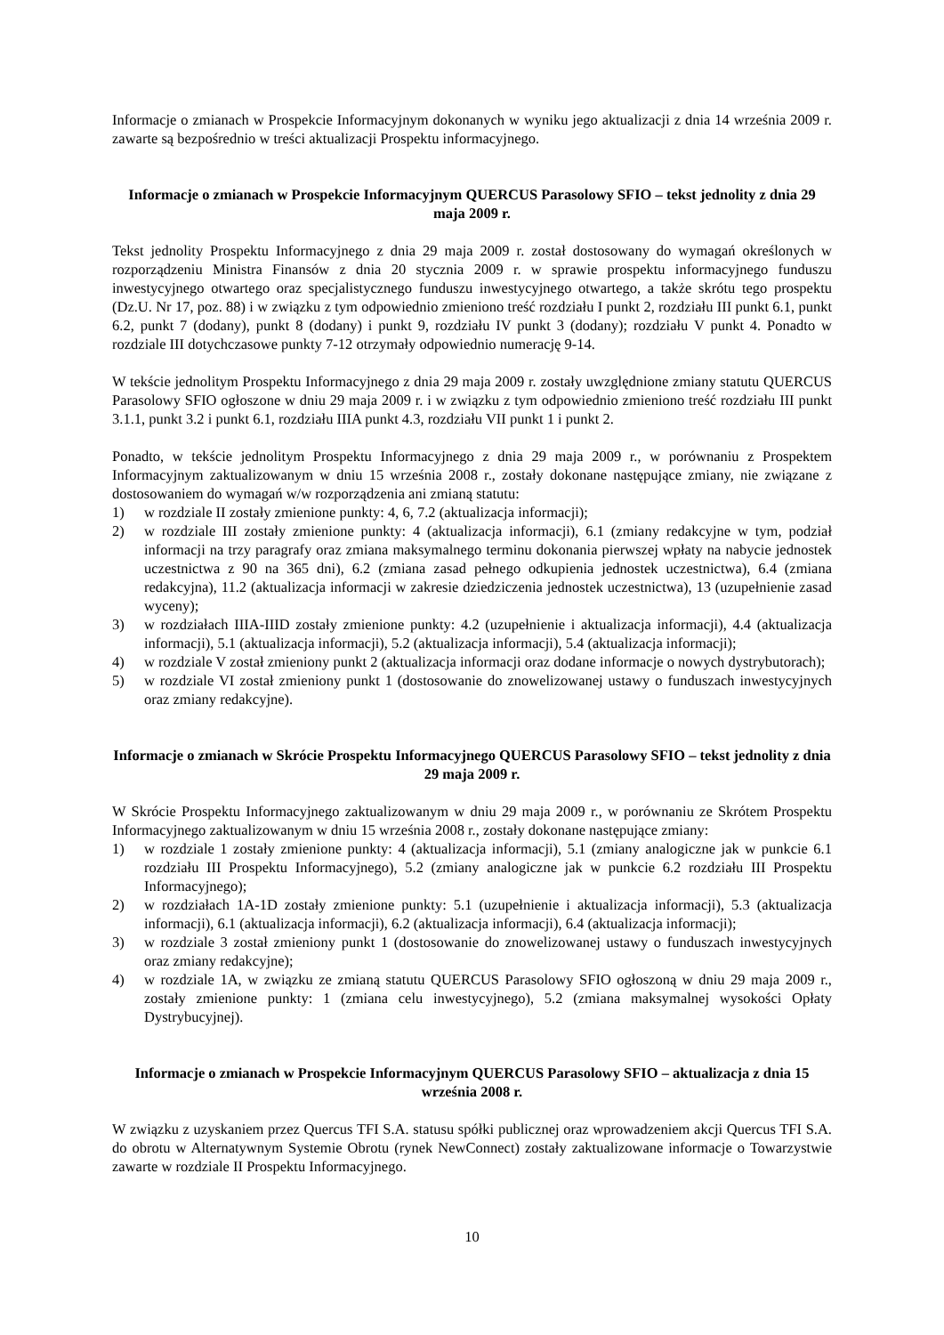Informacje o zmianach w Prospekcie Informacyjnym dokonanych w wyniku jego aktualizacji z dnia 14 września 2009 r. zawarte są bezpośrednio w treści aktualizacji Prospektu informacyjnego.
Informacje o zmianach w Prospekcie Informacyjnym QUERCUS Parasolowy SFIO – tekst jednolity z dnia 29 maja 2009 r.
Tekst jednolity Prospektu Informacyjnego z dnia 29 maja 2009 r. został dostosowany do wymagań określonych w rozporządzeniu Ministra Finansów z dnia 20 stycznia 2009 r. w sprawie prospektu informacyjnego funduszu inwestycyjnego otwartego oraz specjalistycznego funduszu inwestycyjnego otwartego, a także skrótu tego prospektu (Dz.U. Nr 17, poz. 88) i w związku z tym odpowiednio zmieniono treść rozdziału I punkt 2, rozdziału III punkt 6.1, punkt 6.2, punkt 7 (dodany), punkt 8 (dodany) i punkt 9, rozdziału IV punkt 3 (dodany); rozdziału V punkt 4. Ponadto w rozdziale III dotychczasowe punkty 7-12 otrzymały odpowiednio numerację 9-14.
W tekście jednolitym Prospektu Informacyjnego z dnia 29 maja 2009 r. zostały uwzględnione zmiany statutu QUERCUS Parasolowy SFIO ogłoszone w dniu 29 maja 2009 r. i w związku z tym odpowiednio zmieniono treść rozdziału III punkt 3.1.1, punkt 3.2 i punkt 6.1, rozdziału IIIA punkt 4.3, rozdziału VII punkt 1 i punkt 2.
Ponadto, w tekście jednolitym Prospektu Informacyjnego z dnia 29 maja 2009 r., w porównaniu z Prospektem Informacyjnym zaktualizowanym w dniu 15 września 2008 r., zostały dokonane następujące zmiany, nie związane z dostosowaniem do wymagań w/w rozporządzenia ani zmianą statutu:
1) w rozdziale II zostały zmienione punkty: 4, 6, 7.2 (aktualizacja informacji);
2) w rozdziale III zostały zmienione punkty: 4 (aktualizacja informacji), 6.1 (zmiany redakcyjne w tym, podział informacji na trzy paragrafy oraz zmiana maksymalnego terminu dokonania pierwszej wpłaty na nabycie jednostek uczestnictwa z 90 na 365 dni), 6.2 (zmiana zasad pełnego odkupienia jednostek uczestnictwa), 6.4 (zmiana redakcyjna), 11.2 (aktualizacja informacji w zakresie dziedziczenia jednostek uczestnictwa), 13 (uzupełnienie zasad wyceny);
3) w rozdziałach IIIA-IIID zostały zmienione punkty: 4.2 (uzupełnienie i aktualizacja informacji), 4.4 (aktualizacja informacji), 5.1 (aktualizacja informacji), 5.2 (aktualizacja informacji), 5.4 (aktualizacja informacji);
4) w rozdziale V został zmieniony punkt 2 (aktualizacja informacji oraz dodane informacje o nowych dystrybutorach);
5) w rozdziale VI został zmieniony punkt 1 (dostosowanie do znowelizowanej ustawy o funduszach inwestycyjnych oraz zmiany redakcyjne).
Informacje o zmianach w Skrócie Prospektu Informacyjnego QUERCUS Parasolowy SFIO – tekst jednolity z dnia 29 maja 2009 r.
W Skrócie Prospektu Informacyjnego zaktualizowanym w dniu 29 maja 2009 r., w porównaniu ze Skrótem Prospektu Informacyjnego zaktualizowanym w dniu 15 września 2008 r., zostały dokonane następujące zmiany:
1) w rozdziale 1 zostały zmienione punkty: 4 (aktualizacja informacji), 5.1 (zmiany analogiczne jak w punkcie 6.1 rozdziału III Prospektu Informacyjnego), 5.2 (zmiany analogiczne jak w punkcie 6.2 rozdziału III Prospektu Informacyjnego);
2) w rozdziałach 1A-1D zostały zmienione punkty: 5.1 (uzupełnienie i aktualizacja informacji), 5.3 (aktualizacja informacji), 6.1 (aktualizacja informacji), 6.2 (aktualizacja informacji), 6.4 (aktualizacja informacji);
3) w rozdziale 3 został zmieniony punkt 1 (dostosowanie do znowelizowanej ustawy o funduszach inwestycyjnych oraz zmiany redakcyjne);
4) w rozdziale 1A, w związku ze zmianą statutu QUERCUS Parasolowy SFIO ogłoszoną w dniu 29 maja 2009 r., zostały zmienione punkty: 1 (zmiana celu inwestycyjnego), 5.2 (zmiana maksymalnej wysokości Opłaty Dystrybucyjnej).
Informacje o zmianach w Prospekcie Informacyjnym QUERCUS Parasolowy SFIO – aktualizacja z dnia 15 września 2008 r.
W związku z uzyskaniem przez Quercus TFI S.A. statusu spółki publicznej oraz wprowadzeniem akcji Quercus TFI S.A. do obrotu w Alternatywnym Systemie Obrotu (rynek NewConnect) zostały zaktualizowane informacje o Towarzystwie zawarte w rozdziale II Prospektu Informacyjnego.
10